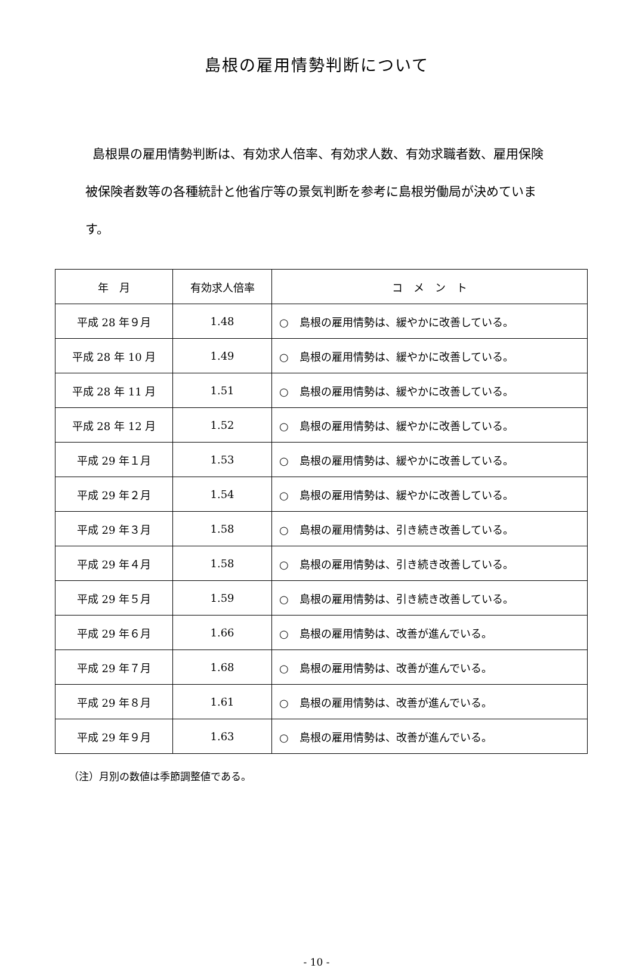島根の雇用情勢判断について
島根県の雇用情勢判断は、有効求人倍率、有効求人数、有効求職者数、雇用保険被保険者数等の各種統計と他省庁等の景気判断を参考に島根労働局が決めています。
| 年 月 | 有効求人倍率 | コ メ ン ト |
| --- | --- | --- |
| 平成 28 年９月 | 1.48 | ○ 島根の雇用情勢は、緩やかに改善している。 |
| 平成 28 年 10 月 | 1.49 | ○ 島根の雇用情勢は、緩やかに改善している。 |
| 平成 28 年 11 月 | 1.51 | ○ 島根の雇用情勢は、緩やかに改善している。 |
| 平成 28 年 12 月 | 1.52 | ○ 島根の雇用情勢は、緩やかに改善している。 |
| 平成 29 年１月 | 1.53 | ○ 島根の雇用情勢は、緩やかに改善している。 |
| 平成 29 年２月 | 1.54 | ○ 島根の雇用情勢は、緩やかに改善している。 |
| 平成 29 年３月 | 1.58 | ○ 島根の雇用情勢は、引き続き改善している。 |
| 平成 29 年４月 | 1.58 | ○ 島根の雇用情勢は、引き続き改善している。 |
| 平成 29 年５月 | 1.59 | ○ 島根の雇用情勢は、引き続き改善している。 |
| 平成 29 年６月 | 1.66 | ○ 島根の雇用情勢は、改善が進んでいる。 |
| 平成 29 年７月 | 1.68 | ○ 島根の雇用情勢は、改善が進んでいる。 |
| 平成 29 年８月 | 1.61 | ○ 島根の雇用情勢は、改善が進んでいる。 |
| 平成 29 年９月 | 1.63 | ○ 島根の雇用情勢は、改善が進んでいる。 |
（注）月別の数値は季節調整値である。
- 10 -